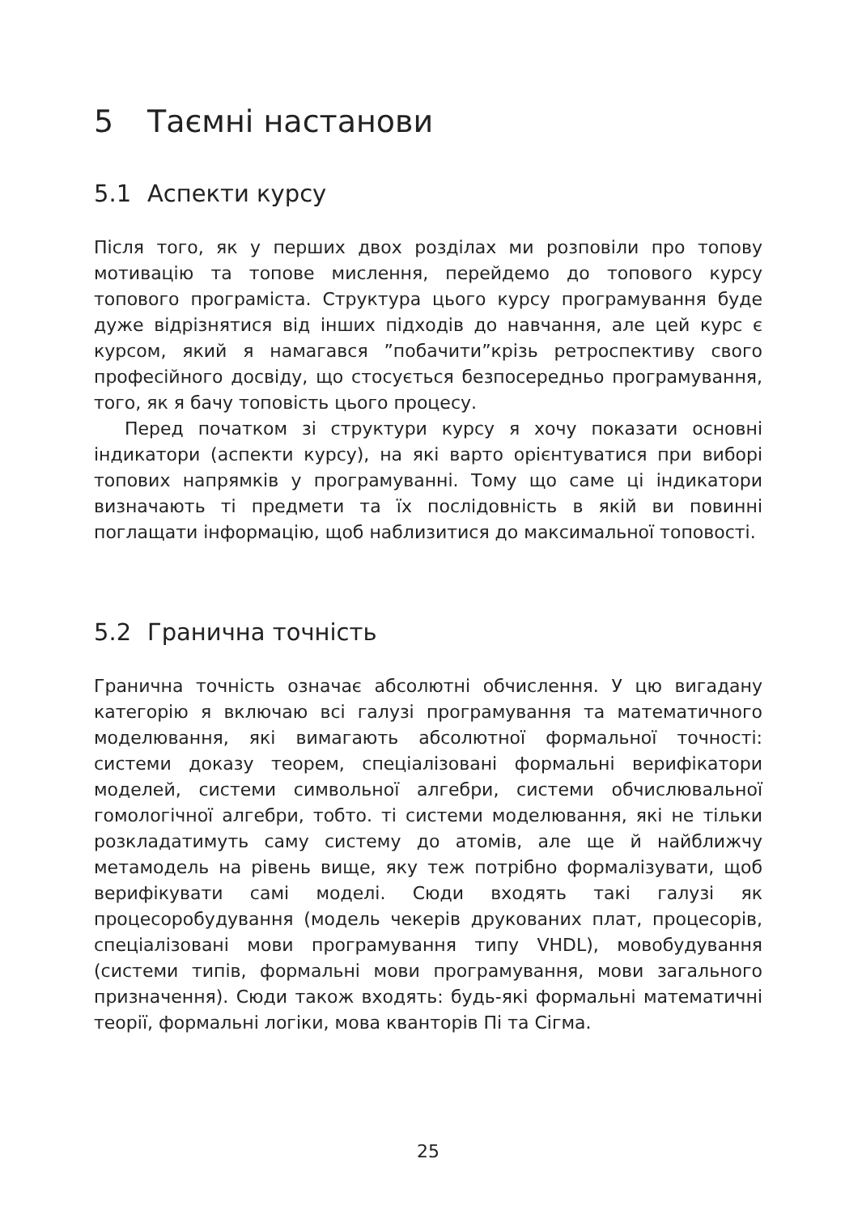5 Таємні настанови
5.1 Аспекти курсу
Після того, як у перших двох розділах ми розповіли про топову мотивацію та топове мислення, перейдемо до топового курсу топового програміста. Структура цього курсу програмування буде дуже відрізнятися від інших підходів до навчання, але цей курс є курсом, який я намагався ”побачити”крізь ретроспективу свого професійного досвіду, що стосується безпосередньо програмування, того, як я бачу топовість цього процесу.
Перед початком зі структури курсу я хочу показати основні індикатори (аспекти курсу), на які варто орієнтуватися при виборі топових напрямків у програмуванні. Тому що саме ці індикатори визначають ті предмети та їх послідовність в якій ви повинні поглащати інформацію, щоб наблизитися до максимальної топовості.
5.2 Гранична точність
Гранична точність означає абсолютні обчислення. У цю вигадану категорію я включаю всі галузі програмування та математичного моделювання, які вимагають абсолютної формальної точності: системи доказу теорем, спеціалізовані формальні верифікатори моделей, системи символьної алгебри, системи обчислювальної гомологічної алгебри, тобто. ті системи моделювання, які не тільки розкладатимуть саму систему до атомів, але ще й найближчу метамодель на рівень вище, яку теж потрібно формалізувати, щоб верифікувати самі моделі. Сюди входять такі галузі як процесоробудування (модель чекерів друкованих плат, процесорів, спеціалізовані мови програмування типу VHDL), мовобудування (системи типів, формальні мови програмування, мови загального призначення). Сюди також входять: будь-які формальні математичні теорії, формальні логіки, мова кванторів Пі та Сігма.
25